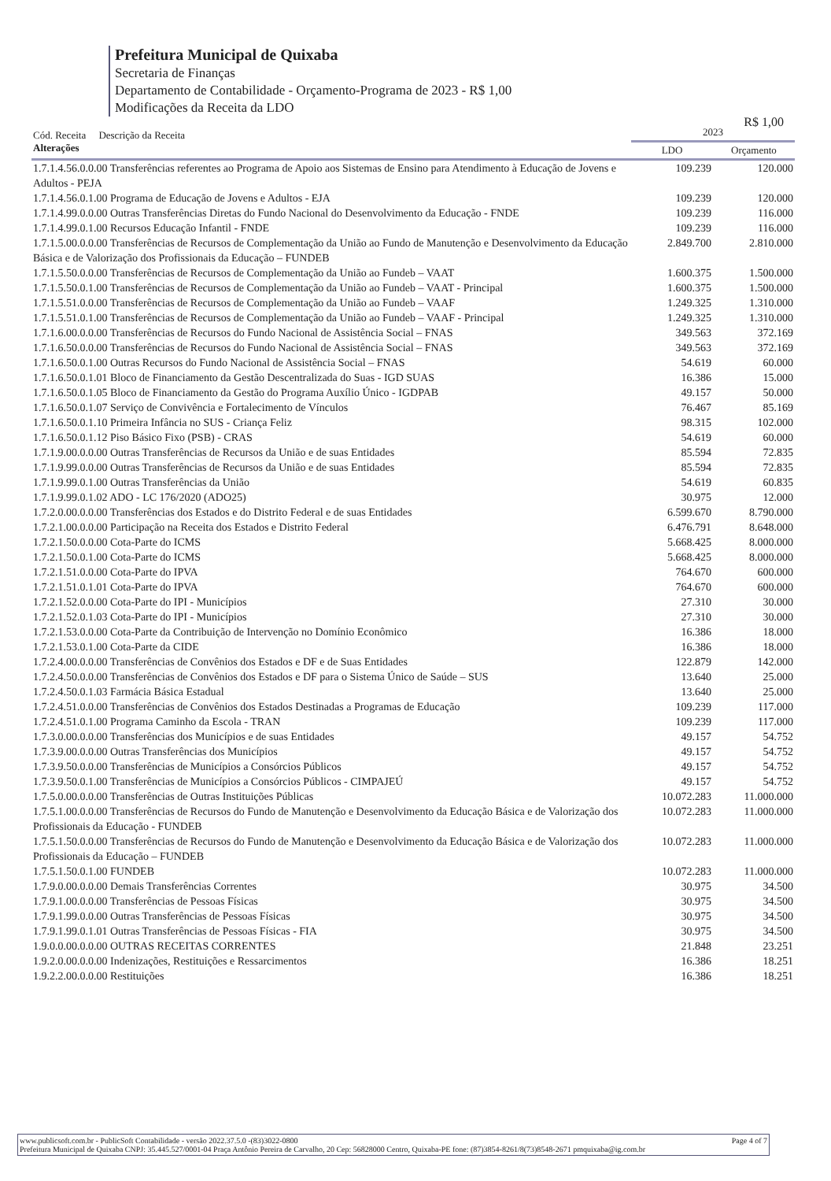Prefeitura Municipal de Quixaba
Secretaria de Finanças
Departamento de Contabilidade - Orçamento-Programa de 2023 - R$ 1,00
Modificações da Receita da LDO
R$ 1,00
| Cód. Receita Descrição da Receita Alterações | 2023 | |
| --- | --- | --- |
| | LDO | Orçamento |
| 1.7.1.4.56.0.0.00 Transferências referentes ao Programa de Apoio aos Sistemas de Ensino para Atendimento à Educação de Jovens e Adultos - PEJA | 109.239 | 120.000 |
| 1.7.1.4.56.0.1.00 Programa de Educação de Jovens e Adultos - EJA | 109.239 | 120.000 |
| 1.7.1.4.99.0.0.00 Outras Transferências Diretas do Fundo Nacional do Desenvolvimento da Educação - FNDE | 109.239 | 116.000 |
| 1.7.1.4.99.0.1.00 Recursos Educação Infantil - FNDE | 109.239 | 116.000 |
| 1.7.1.5.00.0.0.00 Transferências de Recursos de Complementação da União ao Fundo de Manutenção e Desenvolvimento da Educação Básica e de Valorização dos Profissionais da Educação – FUNDEB | 2.849.700 | 2.810.000 |
| 1.7.1.5.50.0.0.00 Transferências de Recursos de Complementação da União ao Fundeb – VAAT | 1.600.375 | 1.500.000 |
| 1.7.1.5.50.0.1.00 Transferências de Recursos de Complementação da União ao Fundeb – VAAT - Principal | 1.600.375 | 1.500.000 |
| 1.7.1.5.51.0.0.00 Transferências de Recursos de Complementação da União ao Fundeb – VAAF | 1.249.325 | 1.310.000 |
| 1.7.1.5.51.0.1.00 Transferências de Recursos de Complementação da União ao Fundeb – VAAF - Principal | 1.249.325 | 1.310.000 |
| 1.7.1.6.00.0.0.00 Transferências de Recursos do Fundo Nacional de Assistência Social – FNAS | 349.563 | 372.169 |
| 1.7.1.6.50.0.0.00 Transferências de Recursos do Fundo Nacional de Assistência Social – FNAS | 349.563 | 372.169 |
| 1.7.1.6.50.0.1.00 Outras Recursos do Fundo Nacional de Assistência Social – FNAS | 54.619 | 60.000 |
| 1.7.1.6.50.0.1.01 Bloco de Financiamento da Gestão Descentralizada do Suas - IGD SUAS | 16.386 | 15.000 |
| 1.7.1.6.50.0.1.05 Bloco de Financiamento da Gestão do Programa Auxílio Único - IGDPAB | 49.157 | 50.000 |
| 1.7.1.6.50.0.1.07 Serviço de Convivência e Fortalecimento de Vínculos | 76.467 | 85.169 |
| 1.7.1.6.50.0.1.10 Primeira Infância no SUS - Criança Feliz | 98.315 | 102.000 |
| 1.7.1.6.50.0.1.12 Piso Básico Fixo (PSB) - CRAS | 54.619 | 60.000 |
| 1.7.1.9.00.0.0.00 Outras Transferências de Recursos da União e de suas Entidades | 85.594 | 72.835 |
| 1.7.1.9.99.0.0.00 Outras Transferências de Recursos da União e de suas Entidades | 85.594 | 72.835 |
| 1.7.1.9.99.0.1.00 Outras Transferências da União | 54.619 | 60.835 |
| 1.7.1.9.99.0.1.02 ADO - LC 176/2020 (ADO25) | 30.975 | 12.000 |
| 1.7.2.0.00.0.0.00 Transferências dos Estados e do Distrito Federal e de suas Entidades | 6.599.670 | 8.790.000 |
| 1.7.2.1.00.0.0.00 Participação na Receita dos Estados e Distrito Federal | 6.476.791 | 8.648.000 |
| 1.7.2.1.50.0.0.00 Cota-Parte do ICMS | 5.668.425 | 8.000.000 |
| 1.7.2.1.50.0.1.00 Cota-Parte do ICMS | 5.668.425 | 8.000.000 |
| 1.7.2.1.51.0.0.00 Cota-Parte do IPVA | 764.670 | 600.000 |
| 1.7.2.1.51.0.1.01 Cota-Parte do IPVA | 764.670 | 600.000 |
| 1.7.2.1.52.0.0.00 Cota-Parte do IPI - Municípios | 27.310 | 30.000 |
| 1.7.2.1.52.0.1.03 Cota-Parte do IPI - Municípios | 27.310 | 30.000 |
| 1.7.2.1.53.0.0.00 Cota-Parte da Contribuição de Intervenção no Domínio Econômico | 16.386 | 18.000 |
| 1.7.2.1.53.0.1.00 Cota-Parte da CIDE | 16.386 | 18.000 |
| 1.7.2.4.00.0.0.00 Transferências de Convênios dos Estados e DF e de Suas Entidades | 122.879 | 142.000 |
| 1.7.2.4.50.0.0.00 Transferências de Convênios dos Estados e DF para o Sistema Único de Saúde – SUS | 13.640 | 25.000 |
| 1.7.2.4.50.0.1.03 Farmácia Básica Estadual | 13.640 | 25.000 |
| 1.7.2.4.51.0.0.00 Transferências de Convênios dos Estados Destinadas a Programas de Educação | 109.239 | 117.000 |
| 1.7.2.4.51.0.1.00 Programa Caminho da Escola - TRAN | 109.239 | 117.000 |
| 1.7.3.0.00.0.0.00 Transferências dos Municípios e de suas Entidades | 49.157 | 54.752 |
| 1.7.3.9.00.0.0.00 Outras Transferências dos Municípios | 49.157 | 54.752 |
| 1.7.3.9.50.0.0.00 Transferências de Municípios a Consórcios Públicos | 49.157 | 54.752 |
| 1.7.3.9.50.0.1.00 Transferências de Municípios a Consórcios Públicos - CIMPAJEÚ | 49.157 | 54.752 |
| 1.7.5.0.00.0.0.00 Transferências de Outras Instituições Públicas | 10.072.283 | 11.000.000 |
| 1.7.5.1.00.0.0.00 Transferências de Recursos do Fundo de Manutenção e Desenvolvimento da Educação Básica e de Valorização dos Profissionais da Educação - FUNDEB | 10.072.283 | 11.000.000 |
| 1.7.5.1.50.0.0.00 Transferências de Recursos do Fundo de Manutenção e Desenvolvimento da Educação Básica e de Valorização dos Profissionais da Educação – FUNDEB | 10.072.283 | 11.000.000 |
| 1.7.5.1.50.0.1.00 FUNDEB | 10.072.283 | 11.000.000 |
| 1.7.9.0.00.0.0.00 Demais Transferências Correntes | 30.975 | 34.500 |
| 1.7.9.1.00.0.0.00 Transferências de Pessoas Físicas | 30.975 | 34.500 |
| 1.7.9.1.99.0.0.00 Outras Transferências de Pessoas Físicas | 30.975 | 34.500 |
| 1.7.9.1.99.0.1.01 Outras Transferências de Pessoas Físicas - FIA | 30.975 | 34.500 |
| 1.9.0.0.00.0.0.00 OUTRAS RECEITAS CORRENTES | 21.848 | 23.251 |
| 1.9.2.0.00.0.0.00 Indenizações, Restituições e Ressarcimentos | 16.386 | 18.251 |
| 1.9.2.2.00.0.0.00 Restituições | 16.386 | 18.251 |
www.publicsoft.com.br - PublicSoft Contabilidade - versão 2022.37.5.0 -(83)3022-0800 Page 4 of 7
Prefeitura Municipal de Quixaba CNPJ: 35.445.527/0001-04 Praça Antônio Pereira de Carvalho, 20 Cep: 56828000 Centro, Quixaba-PE fone: (87)3854-8261/8(73)8548-2671 pmquixaba@ig.com.br